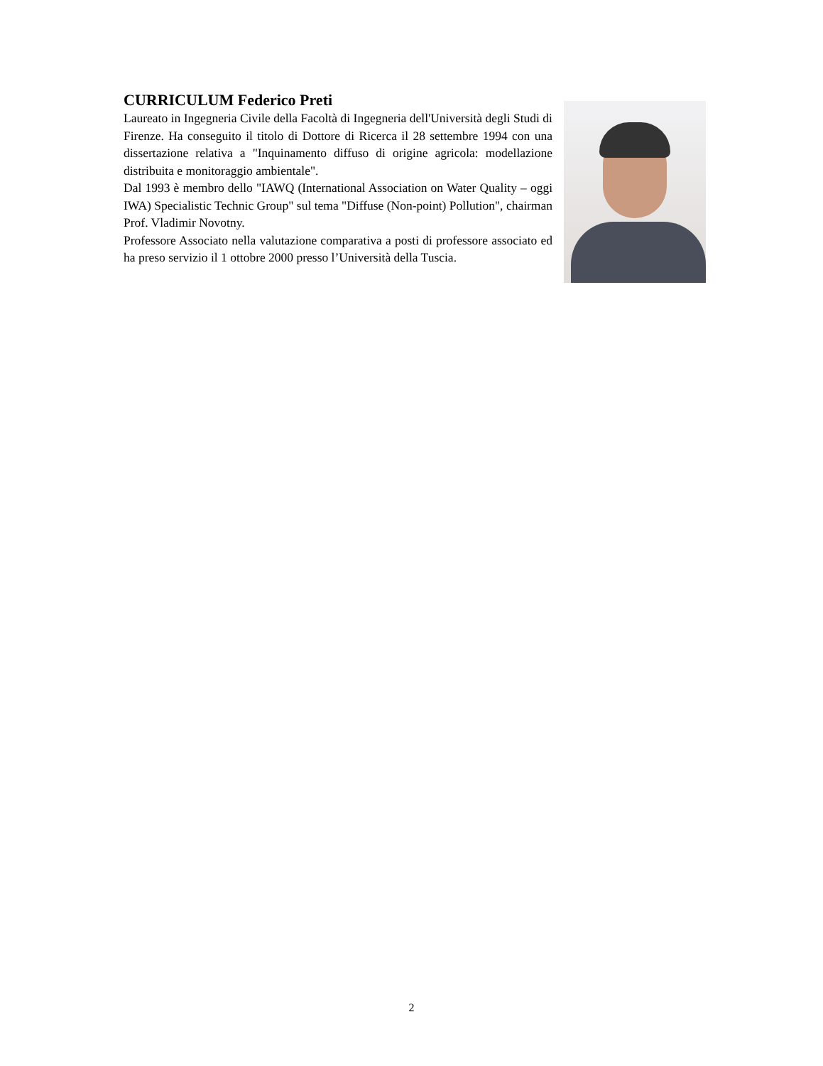CURRICULUM Federico Preti
Laureato in Ingegneria Civile della Facoltà di Ingegneria dell'Università degli Studi di Firenze. Ha conseguito il titolo di Dottore di Ricerca il 28 settembre 1994 con una dissertazione relativa a "Inquinamento diffuso di origine agricola: modellazione distribuita e monitoraggio ambientale".
Dal 1993 è membro dello "IAWQ (International Association on Water Quality – oggi IWA) Specialistic Technic Group" sul tema "Diffuse (Non-point) Pollution", chairman Prof. Vladimir Novotny.
Professore Associato nella valutazione comparativa a posti di professore associato ed ha preso servizio il 1 ottobre 2000 presso l’Università della Tuscia.
2